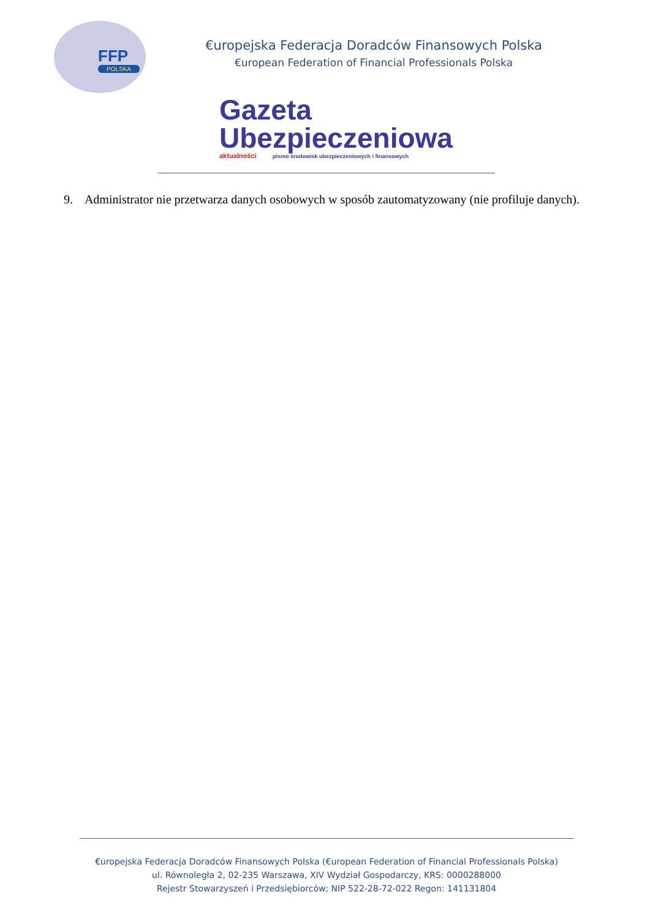FFP
POLSKA
€uropejska Federacja Doradców Finansowych Polska
€uropean Federation of Financial Professionals Polska
Gazeta
Ubezpieczeniowa
aktualności pismo środowisk ubezpieczeniowych i finansowych
9. Administrator nie przetwarza danych osobowych w sposób zautomatyzowany (nie profiluje danych).
€uropejska Federacja Doradców Finansowych Polska (€uropean Federation of Financial Professionals Polska)
ul. Równoległa 2, 02-235 Warszawa, XIV Wydział Gospodarczy, KRS: 0000288000
Rejestr Stowarzyszeń i Przedsiębiorców; NIP 522-28-72-022 Regon: 141131804